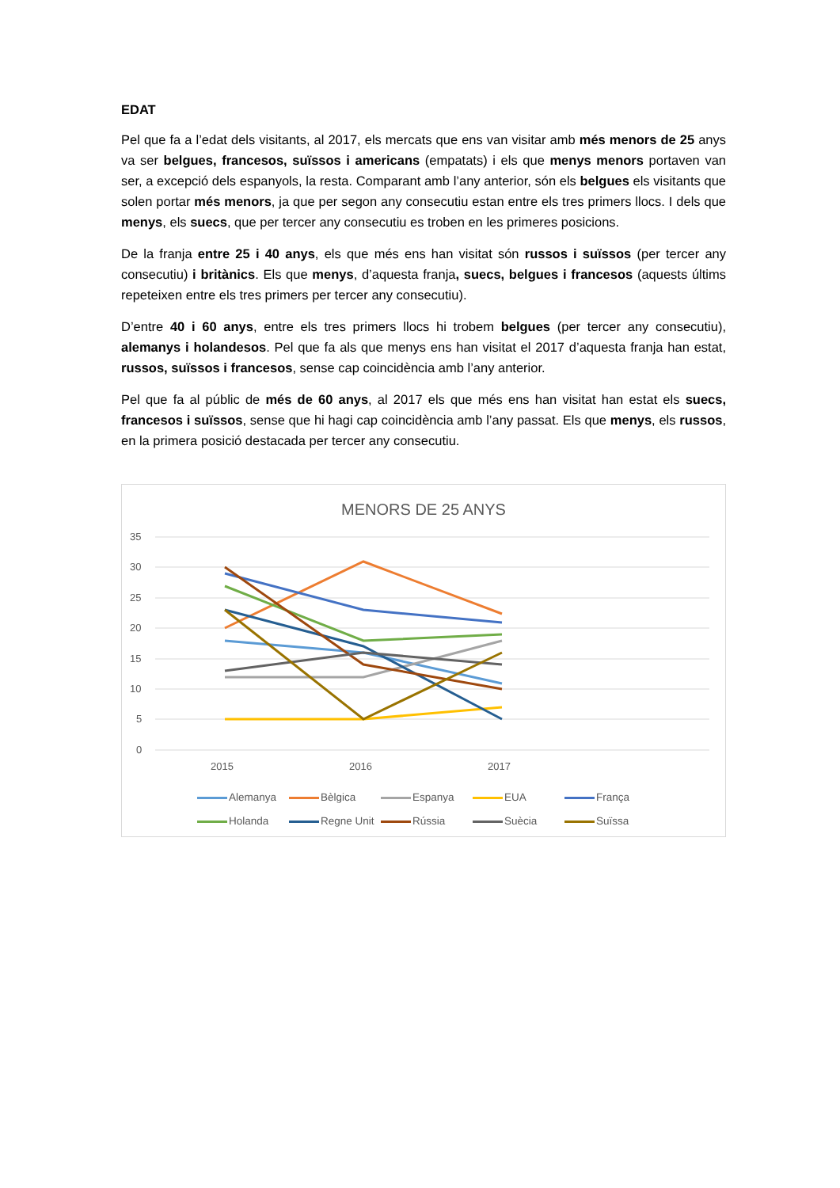EDAT
Pel que fa a l’edat dels visitants, al 2017, els mercats que ens van visitar amb més menors de 25 anys va ser belgues, francesos, suïssos i americans (empatats) i els que menys menors portaven van ser, a excepció dels espanyols, la resta. Comparant amb l’any anterior, són els belgues els visitants que solen portar més menors, ja que per segon any consecutiu estan entre els tres primers llocs. I dels que menys, els suecs, que per tercer any consecutiu es troben en les primeres posicions.
De la franja entre 25 i 40 anys, els que més ens han visitat són russos i suïssos (per tercer any consecutiu) i britànics. Els que menys, d’aquesta franja, suecs, belgues i francesos (aquests últims repeteixen entre els tres primers per tercer any consecutiu).
D’entre 40 i 60 anys, entre els tres primers llocs hi trobem belgues (per tercer any consecutiu), alemanys i holandesos. Pel que fa als que menys ens han visitat el 2017 d’aquesta franja han estat, russos, suïssos i francesos, sense cap coincidència amb l’any anterior.
Pel que fa al públic de més de 60 anys, al 2017 els que més ens han visitat han estat els suecs, francesos i suïssos, sense que hi hagi cap coincidència amb l’any passat. Els que menys, els russos, en la primera posició destacada per tercer any consecutiu.
MENORS DE 25 ANYS
35
30
25
20
15
10
5
0
2015
2016
2017
Alemanya Bèlgica Espanya EUA França Holanda Regne Unit Rússia Suècia Suïssa